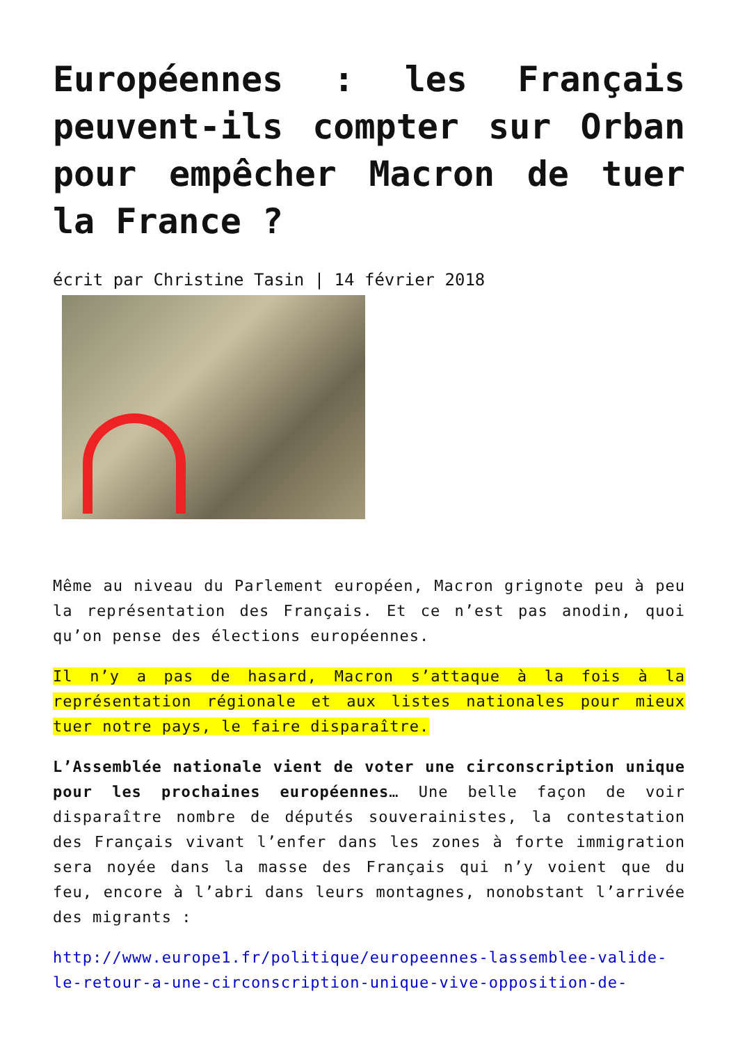Européennes : les Français peuvent-ils compter sur Orban pour empêcher Macron de tuer la France ?
écrit par Christine Tasin | 14 février 2018
Même au niveau du Parlement européen, Macron grignote peu à peu la représentation des Français. Et ce n’est pas anodin, quoi qu’on pense des élections européennes.
Il n’y a pas de hasard, Macron s’attaque à la fois à la représentation régionale et aux listes nationales pour mieux tuer notre pays, le faire disparaître.
L’Assemblée nationale vient de voter une circonscription unique pour les prochaines européennes… Une belle façon de voir disparaître nombre de députés souverainistes, la contestation des Français vivant l’enfer dans les zones à forte immigration sera noyée dans la masse des Français qui n’y voient que du feu, encore à l’abri dans leurs montagnes, nonobstant l’arrivée des migrants :
http://www.europe1.fr/politique/europeennes-lassemblee-valide-le-retour-a-une-circonscription-unique-vive-opposition-de-